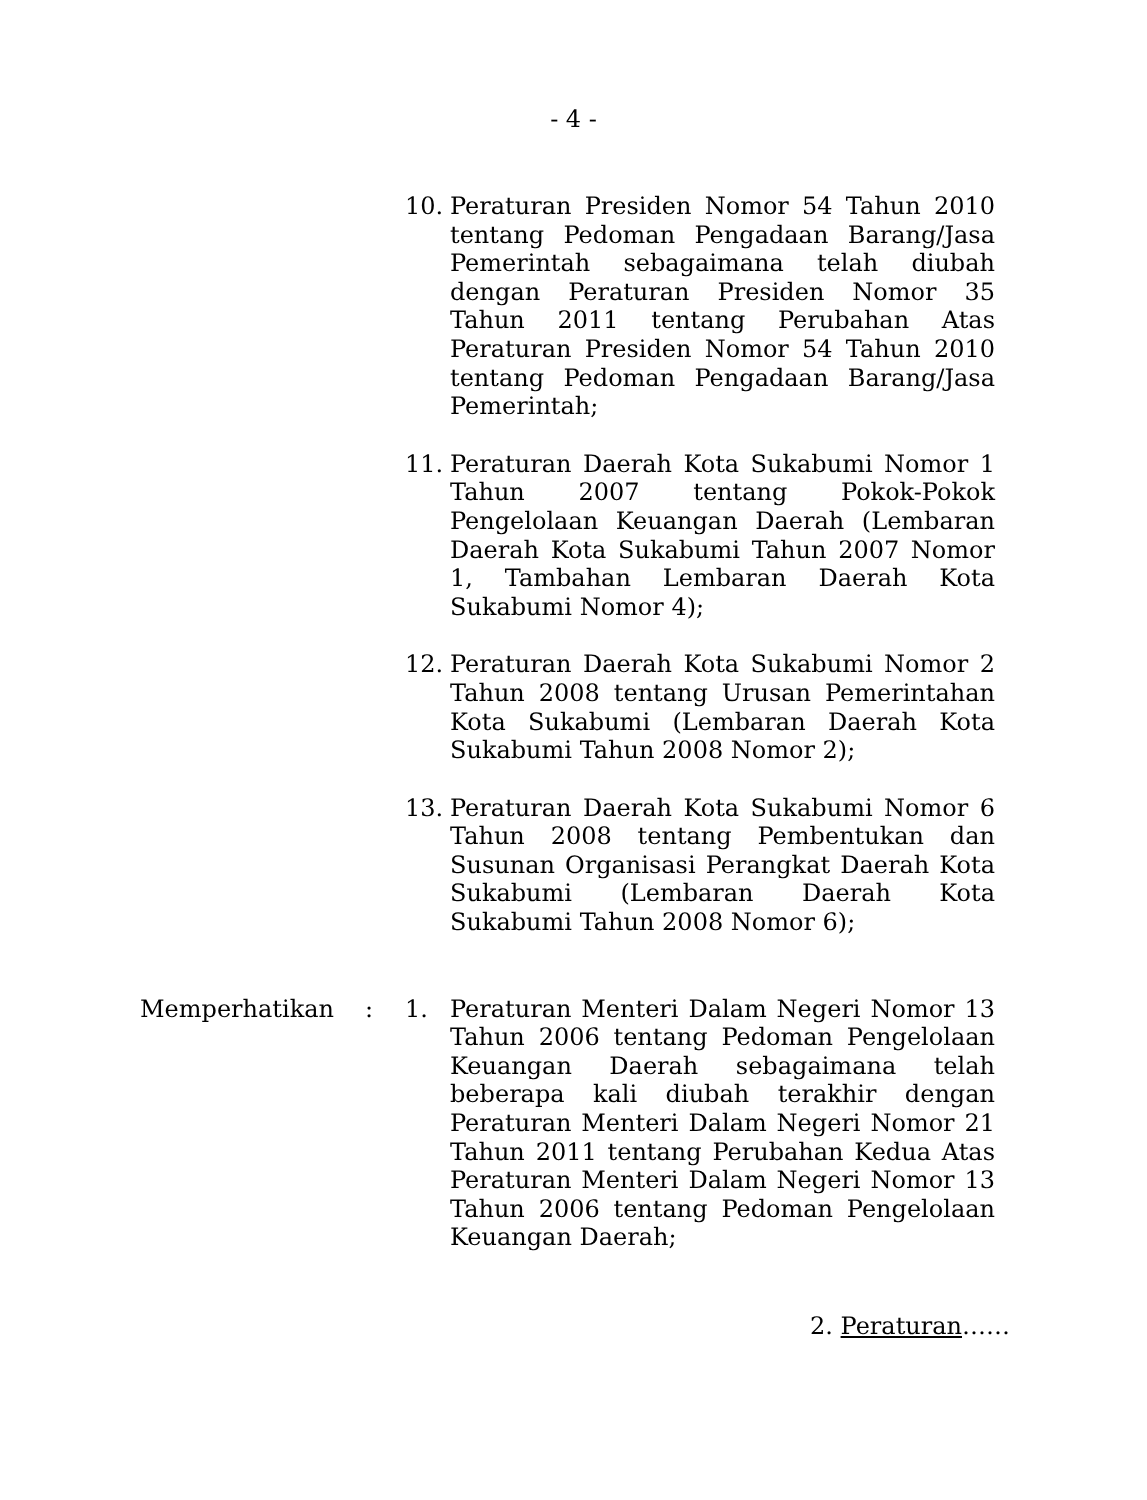- 4 -
10. Peraturan Presiden Nomor 54 Tahun 2010 tentang Pedoman Pengadaan Barang/Jasa Pemerintah sebagaimana telah diubah dengan Peraturan Presiden Nomor 35 Tahun 2011 tentang Perubahan Atas Peraturan Presiden Nomor 54 Tahun 2010 tentang Pedoman Pengadaan Barang/Jasa Pemerintah;
11. Peraturan Daerah Kota Sukabumi Nomor 1 Tahun 2007 tentang Pokok-Pokok Pengelolaan Keuangan Daerah (Lembaran Daerah Kota Sukabumi Tahun 2007 Nomor 1, Tambahan Lembaran Daerah Kota Sukabumi Nomor 4);
12. Peraturan Daerah Kota Sukabumi Nomor 2 Tahun 2008 tentang Urusan Pemerintahan Kota Sukabumi (Lembaran Daerah Kota Sukabumi Tahun 2008 Nomor 2);
13. Peraturan Daerah Kota Sukabumi Nomor 6 Tahun 2008 tentang Pembentukan dan Susunan Organisasi Perangkat Daerah Kota Sukabumi (Lembaran Daerah Kota Sukabumi Tahun 2008 Nomor 6);
Memperhatikan : 1. Peraturan Menteri Dalam Negeri Nomor 13 Tahun 2006 tentang Pedoman Pengelolaan Keuangan Daerah sebagaimana telah beberapa kali diubah terakhir dengan Peraturan Menteri Dalam Negeri Nomor 21 Tahun 2011 tentang Perubahan Kedua Atas Peraturan Menteri Dalam Negeri Nomor 13 Tahun 2006 tentang Pedoman Pengelolaan Keuangan Daerah;
2. Peraturan……